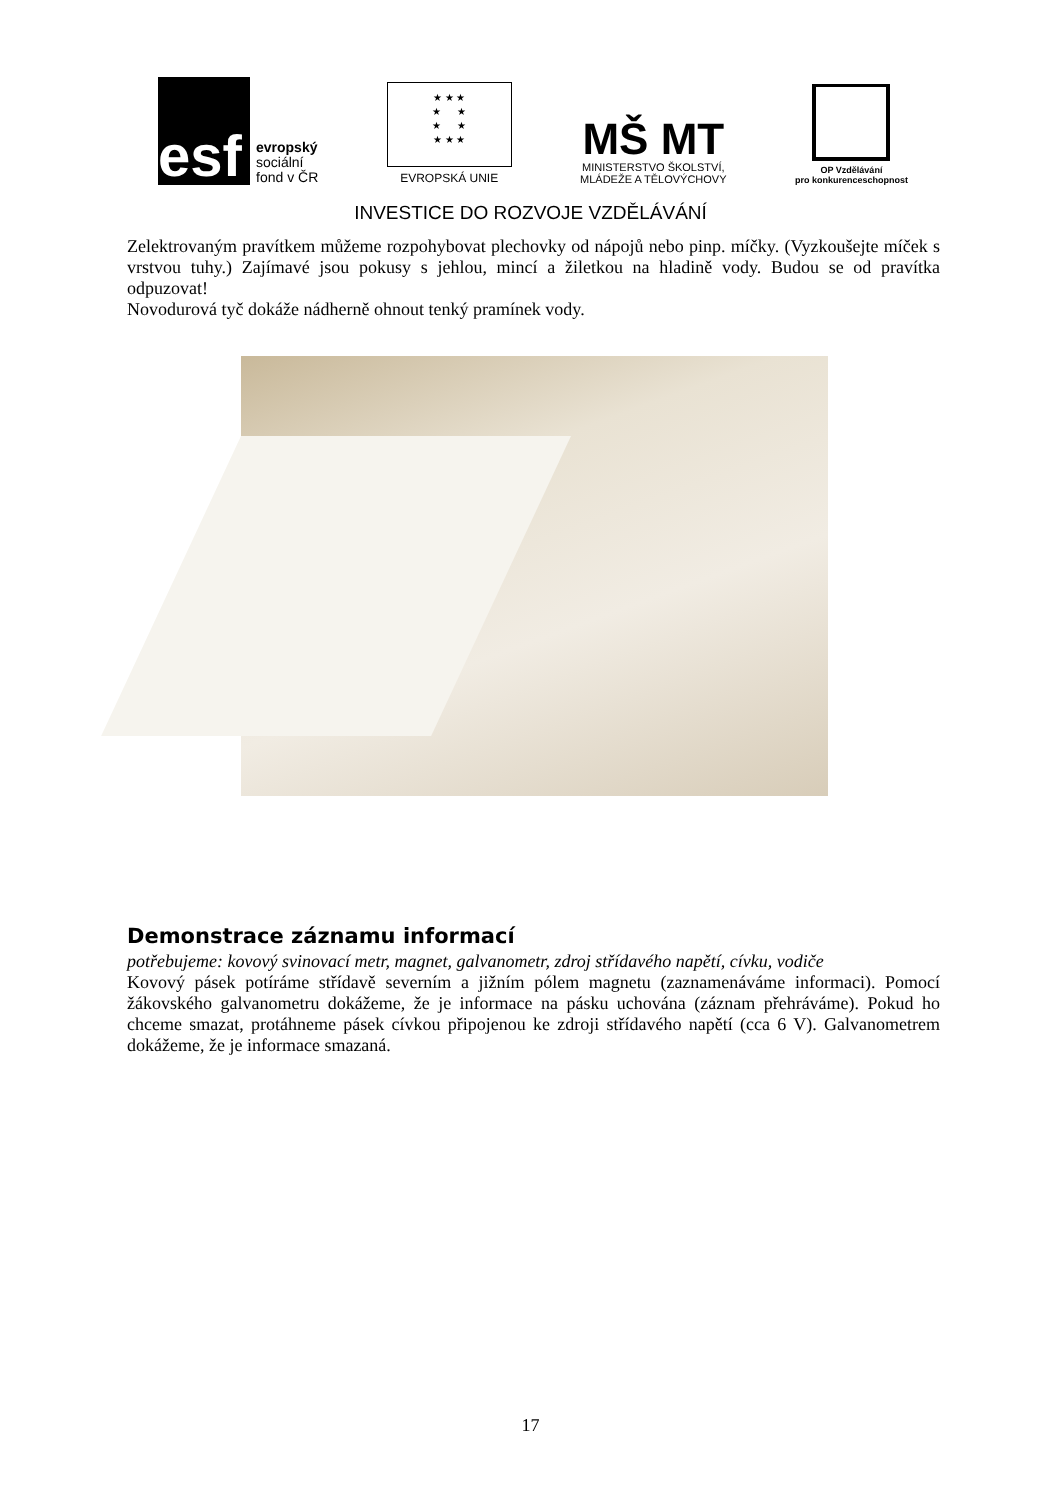esf
evropský
sociální
fond v ČR
★ ★ ★
★ ★
★ ★
★ ★ ★
EVROPSKÁ UNIE
MŠ MT
MINISTERSTVO ŠKOLSTVÍ,
MLÁDEŽE A TĚLOVÝCHOVY
OP Vzdělávání
pro konkurenceschopnost
INVESTICE DO ROZVOJE VZDĚLÁVÁNÍ
Zelektrovaným pravítkem můžeme rozpohybovat plechovky od nápojů nebo pinp. míčky. (Vyzkoušejte míček s vrstvou tuhy.) Zajímavé jsou pokusy s jehlou, mincí a žiletkou na hladině vody. Budou se od pravítka odpuzovat!
Novodurová tyč dokáže nádherně ohnout tenký pramínek vody.
Demonstrace záznamu informací
potřebujeme: kovový svinovací metr, magnet, galvanometr, zdroj střídavého napětí, cívku, vodiče
Kovový pásek potíráme střídavě severním a jižním pólem magnetu (zaznamenáváme informaci). Pomocí žákovského galvanometru dokážeme, že je informace na pásku uchována (záznam přehráváme). Pokud ho chceme smazat, protáhneme pásek cívkou připojenou ke zdroji střídavého napětí (cca 6 V). Galvanometrem dokážeme, že je informace smazaná.
17